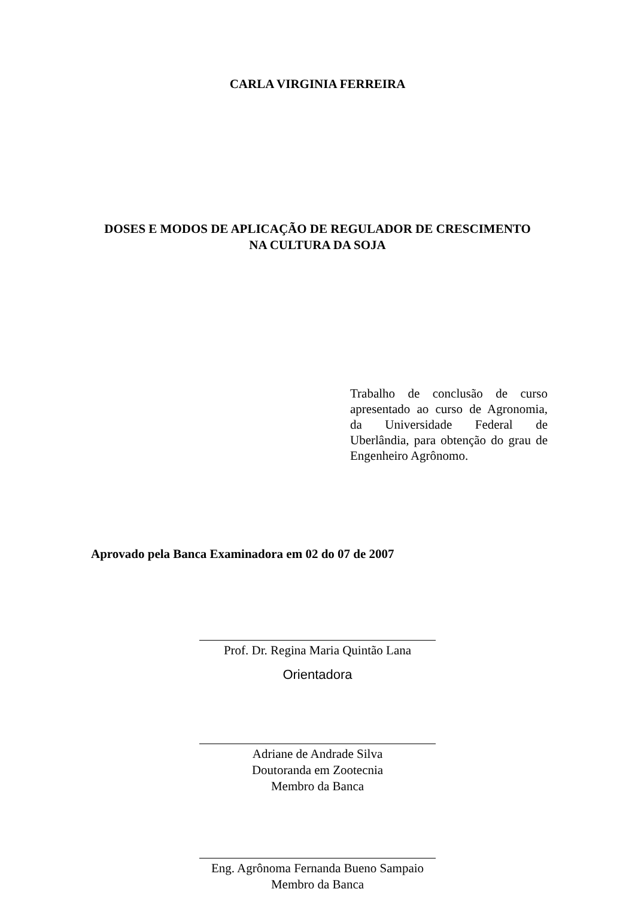CARLA VIRGINIA FERREIRA
DOSES E MODOS DE APLICAÇÃO DE REGULADOR DE CRESCIMENTO
NA CULTURA DA SOJA
Trabalho de conclusão de curso apresentado ao curso de Agronomia, da Universidade Federal de Uberlândia, para obtenção do grau de Engenheiro Agrônomo.
Aprovado pela Banca Examinadora em 02 do 07 de 2007
Prof. Dr. Regina Maria Quintão Lana
Orientadora
Adriane de Andrade Silva
Doutoranda em Zootecnia
Membro da Banca
Eng. Agrônoma Fernanda Bueno Sampaio
Membro da Banca